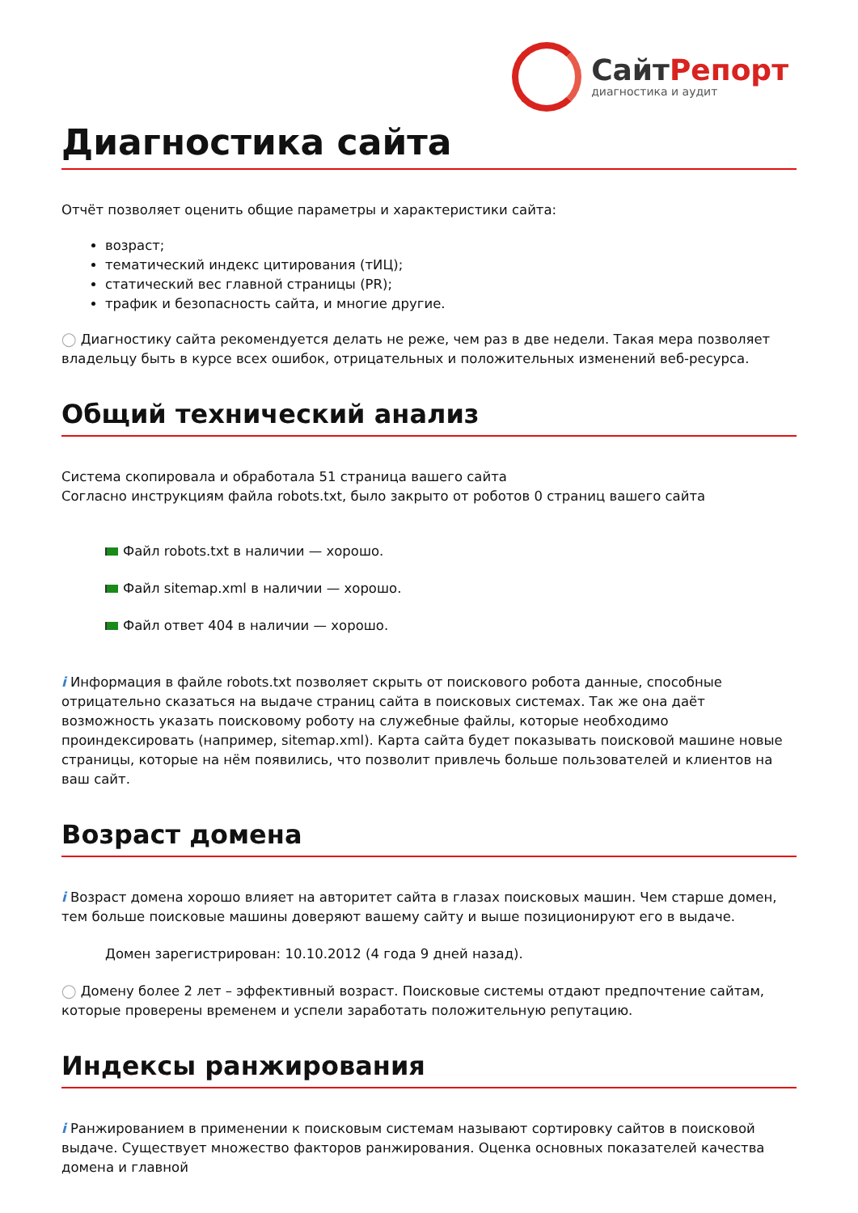СайтРепорт
диагностика и аудит
Диагностика сайта
Отчёт позволяет оценить общие параметры и характеристики сайта:
возраст;
тематический индекс цитирования (тИЦ);
статический вес главной страницы (PR);
трафик и безопасность сайта, и многие другие.
◯ Диагностику сайта рекомендуется делать не реже, чем раз в две недели. Такая мера позволяет владельцу быть в курсе всех ошибок, отрицательных и положительных изменений веб-ресурса.
Общий технический анализ
Система скопировала и обработала 51 страница вашего сайта
Согласно инструкциям файла robots.txt, было закрыто от роботов 0 страниц вашего сайта
Файл robots.txt в наличии — хорошо.
Файл sitemap.xml в наличии — хорошо.
Файл ответ 404 в наличии — хорошо.
i Информация в файле robots.txt позволяет скрыть от поискового робота данные, способные отрицательно сказаться на выдаче страниц сайта в поисковых системах. Так же она даёт возможность указать поисковому роботу на служебные файлы, которые необходимо проиндексировать (например, sitemap.xml). Карта сайта будет показывать поисковой машине новые страницы, которые на нём появились, что позволит привлечь больше пользователей и клиентов на ваш сайт.
Возраст домена
i Возраст домена хорошо влияет на авторитет сайта в глазах поисковых машин. Чем старше домен, тем больше поисковые машины доверяют вашему сайту и выше позиционируют его в выдаче.
Домен зарегистрирован: 10.10.2012 (4 года 9 дней назад).
◯ Домену более 2 лет – эффективный возраст. Поисковые системы отдают предпочтение сайтам, которые проверены временем и успели заработать положительную репутацию.
Индексы ранжирования
i Ранжированием в применении к поисковым системам называют сортировку сайтов в поисковой выдаче. Существует множество факторов ранжирования. Оценка основных показателей качества домена и главной